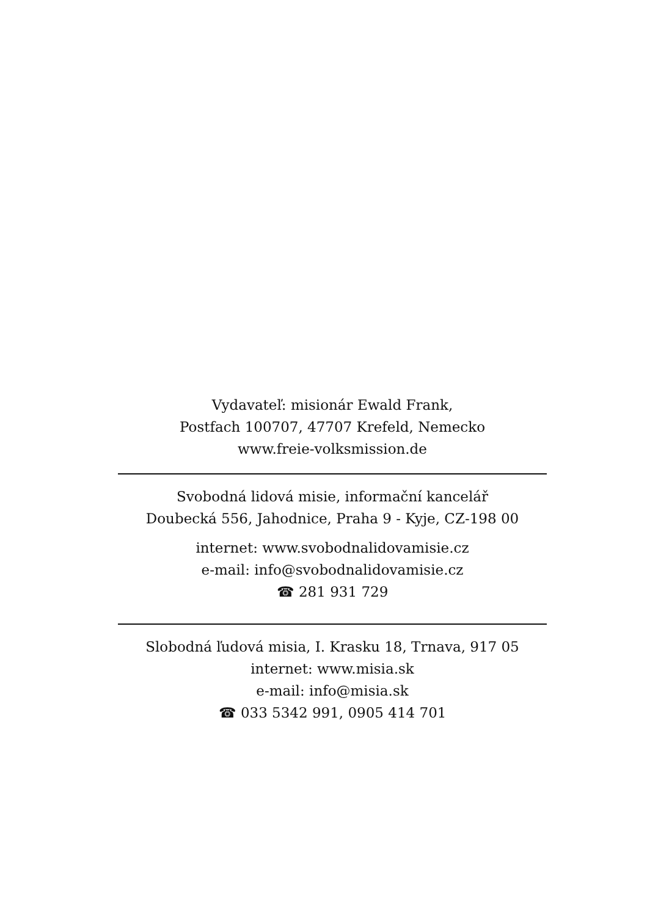Vydavateľ: misionár Ewald Frank,
Postfach 100707, 47707 Krefeld, Nemecko
www.freie-volksmission.de
Svobodná lidová misie, informační kancelář
Doubecká 556, Jahodnice, Praha 9 - Kyje, CZ-198 00
internet: www.svobodnalidovamisie.cz
e-mail: info@svobodnalidovamisie.cz
☎ 281 931 729
Slobodná ľudová misia, I. Krasku 18, Trnava, 917 05
internet: www.misia.sk
e-mail: info@misia.sk
☎ 033 5342 991, 0905 414 701